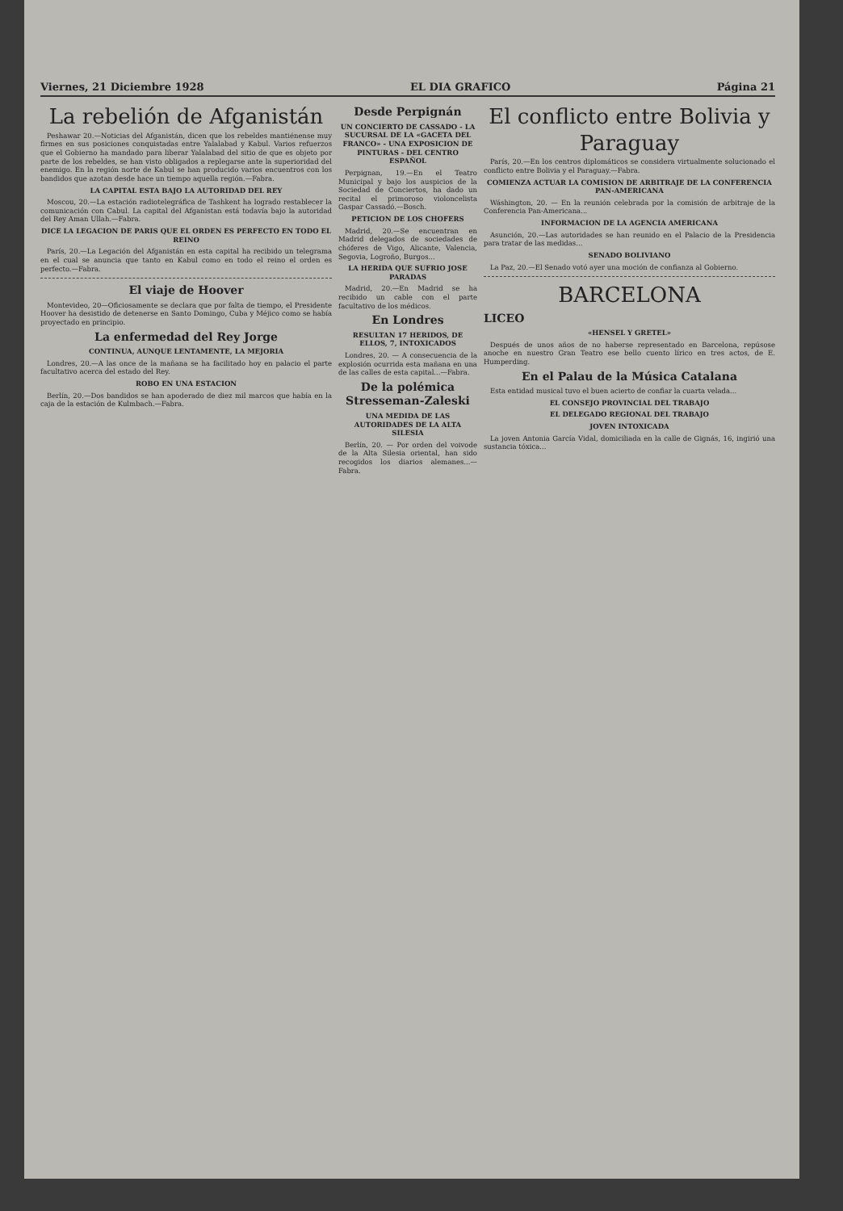Viernes, 21 Diciembre 1928 EL DIA GRAFICO Página 21
La rebelión de Afganistán
Peshawar 20.—Noticias del Afganistán, dicen que los rebeldes mantiénense muy firmes en sus posiciones conquistadas entre Yalalabad y Kabul. Varios refuerzos que el Gobierno ha mandado para liberar Yalalabad del sitio de que es objeto por parte de los rebeldes, se han visto obligados a replegarse ante la superioridad del enemigo. En la región norte de Kabul se han producido varios encuentros con los bandidos que azotan desde hace un tiempo aquella región.—Fabra.
LA CAPITAL ESTA BAJO LA AUTORIDAD DEL REY
Moscou, 20.—La estación radiotelegráfica de Tashkent ha logrado restablecer la comunicación con Cabul. La capital del Afganistan está todavía bajo la autoridad del Rey Aman Ullah.—Fabra.
DICE LA LEGACION DE PARIS QUE EL ORDEN ES PERFECTO EN TODO EL REINO
París, 20.—La Legación del Afganistán en esta capital ha recibido un telegrama en el cual se anuncia que tanto en Kabul como en todo el reino el orden es perfecto.—Fabra.
El viaje de Hoover
Montevideo, 20—Oficiosamente se declara que por falta de tiempo, el Presidente Hoover ha desistido de detenerse en Santo Domingo, Cuba y Méjico como se había proyectado en principio.
La enfermedad del Rey Jorge
CONTINUA, AUNQUE LENTAMENTE, LA MEJORIA
Londres, 20.—A las once de la mañana se ha facilitado hoy en palacio el parte facultativo acerca del estado del Rey.
ROBO EN UNA ESTACION
Berlín, 20.—Dos bandidos se han apoderado de diez mil marcos que había en la caja de la estación de Kulmbach.—Fabra.
Desde Perpignán
UN CONCIERTO DE CASSADO - LA SUCURSAL DE LA «GACETA DEL FRANCO» - UNA EXPOSICION DE PINTURAS - DEL CENTRO ESPAÑOL
Perpignan, 19.—En el Teatro Municipal y bajo los auspicios de la Sociedad de Conciertos, ha dado un recital el primoroso violoncelista Gaspar Cassadó.—Bosch.
PETICION DE LOS CHOFERS
Madrid, 20.—Se encuentran en Madrid delegados de sociedades de chóferes de Vigo, Alicante, Valencia, Segovia, Logroño, Burgos...
LA HERIDA QUE SUFRIO JOSE PARADAS
Madrid, 20.—En Madrid se ha recibido un cable con el parte facultativo de los médicos.
En Londres
RESULTAN 17 HERIDOS, DE ELLOS, 7, INTOXICADOS
Londres, 20. — A consecuencia de la explosión ocurrida esta mañana en una de las calles de esta capital...—Fabra.
De la polémica Stresseman-Zaleski
UNA MEDIDA DE LAS AUTORIDADES DE LA ALTA SILESIA
Berlín, 20. — Por orden del voivode de la Alta Silesia oriental, han sido recogidos los diarios alemanes...—Fabra.
El conflicto entre Bolivia y Paraguay
París, 20.—En los centros diplomáticos se considera virtualmente solucionado el conflicto entre Bolivia y el Paraguay.—Fabra.
COMIENZA ACTUAR LA COMISION DE ARBITRAJE DE LA CONFERENCIA PAN-AMERICANA
Wáshington, 20. — En la reunión celebrada por la comisión de arbitraje de la Conferencia Pan-Americana...
INFORMACION DE LA AGENCIA AMERICANA
Asunción, 20.—Las autoridades se han reunido en el Palacio de la Presidencia para tratar de las medidas...
SENADO BOLIVIANO
La Paz, 20.—El Senado votó ayer una moción de confianza al Gobierno.
BARCELONA
LICEO
«HENSEL Y GRETEL»
Después de unos años de no haberse representado en Barcelona, repúsose anoche en nuestro Gran Teatro ese bello cuento lírico en tres actos, de E. Humperding.
En el Palau de la Música Catalana
Esta entidad musical tuvo el buen acierto de confiar la cuarta velada...
EL CONSEJO PROVINCIAL DEL TRABAJO
EL DELEGADO REGIONAL DEL TRABAJO
JOVEN INTOXICADA
La joven Antonia García Vidal, domiciliada en la calle de Gignás, 16, ingirió una sustancia tóxica...